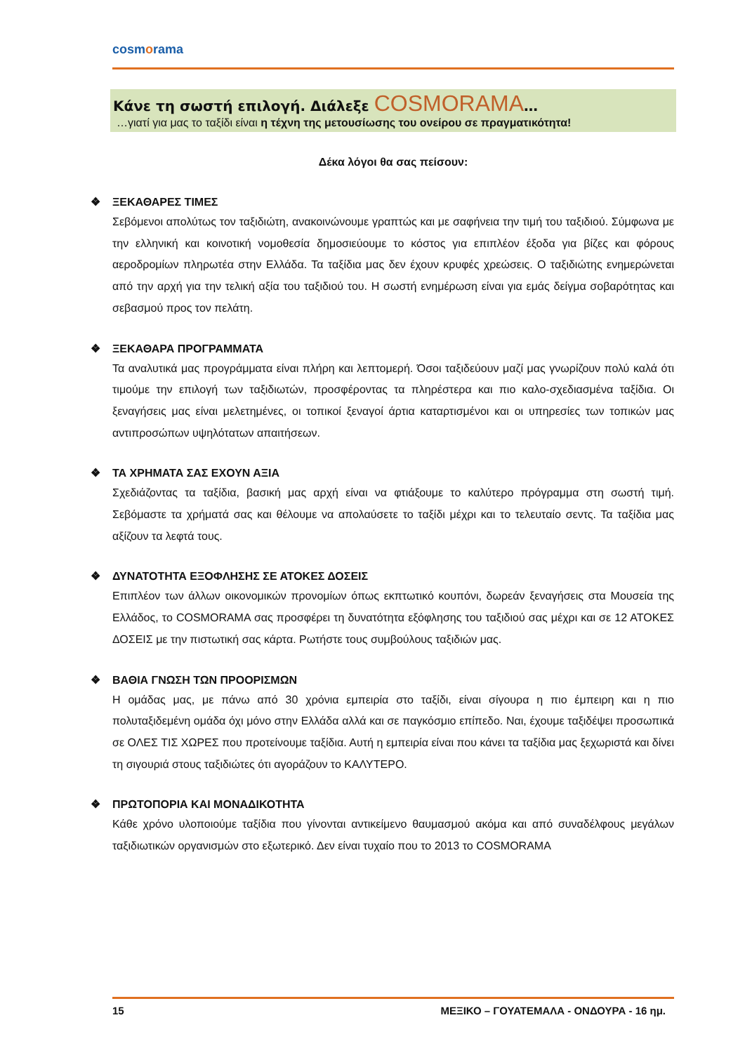cosmorama
Κάνε τη σωστή επιλογή. Διάλεξε COSMORAMA…
…γιατί για μας το ταξίδι είναι η τέχνη της μετουσίωσης του ονείρου σε πραγματικότητα!
Δέκα λόγοι θα σας πείσουν:
❖ ΞΕΚΑΘΑΡΕΣ ΤΙΜΕΣ
Σεβόμενοι απολύτως τον ταξιδιώτη, ανακοινώνουμε γραπτώς και με σαφήνεια την τιμή του ταξιδιού. Σύμφωνα με την ελληνική και κοινοτική νομοθεσία δημοσιεύουμε το κόστος για επιπλέον έξοδα για βίζες και φόρους αεροδρομίων πληρωτέα στην Ελλάδα. Τα ταξίδια μας δεν έχουν κρυφές χρεώσεις. Ο ταξιδιώτης ενημερώνεται από την αρχή για την τελική αξία του ταξιδιού του. Η σωστή ενημέρωση είναι για εμάς δείγμα σοβαρότητας και σεβασμού προς τον πελάτη.
❖ ΞΕΚΑΘΑΡΑ ΠΡΟΓΡΑΜΜΑΤΑ
Τα αναλυτικά μας προγράμματα είναι πλήρη και λεπτομερή. Όσοι ταξιδεύουν μαζί μας γνωρίζουν πολύ καλά ότι τιμούμε την επιλογή των ταξιδιωτών, προσφέροντας τα πληρέστερα και πιο καλο-σχεδιασμένα ταξίδια. Οι ξεναγήσεις μας είναι μελετημένες, οι τοπικοί ξεναγοί άρτια καταρτισμένοι και οι υπηρεσίες των τοπικών μας αντιπροσώπων υψηλότατων απαιτήσεων.
❖ ΤΑ ΧΡΗΜΑΤΑ ΣΑΣ ΕΧΟΥΝ ΑΞΙΑ
Σχεδιάζοντας τα ταξίδια, βασική μας αρχή είναι να φτιάξουμε το καλύτερο πρόγραμμα στη σωστή τιμή. Σεβόμαστε τα χρήματά σας και θέλουμε να απολαύσετε το ταξίδι μέχρι και το τελευταίο σεντς. Τα ταξίδια μας αξίζουν τα λεφτά τους.
❖ ΔΥΝΑΤΟΤΗΤΑ ΕΞΟΦΛΗΣΗΣ ΣΕ ΑΤΟΚΕΣ ΔΟΣΕΙΣ
Επιπλέον των άλλων οικονομικών προνομίων όπως εκπτωτικό κουπόνι, δωρεάν ξεναγήσεις στα Μουσεία της Ελλάδος, το COSMORAMA σας προσφέρει τη δυνατότητα εξόφλησης του ταξιδιού σας μέχρι και σε 12 ΑΤΟΚΕΣ ΔΟΣΕΙΣ με την πιστωτική σας κάρτα. Ρωτήστε τους συμβούλους ταξιδιών μας.
❖ ΒΑΘΙΑ ΓΝΩΣΗ ΤΩΝ ΠΡΟΟΡΙΣΜΩΝ
Η ομάδας μας, με πάνω από 30 χρόνια εμπειρία στο ταξίδι, είναι σίγουρα η πιο έμπειρη και η πιο πολυταξιδεμένη ομάδα όχι μόνο στην Ελλάδα αλλά και σε παγκόσμιο επίπεδο. Ναι, έχουμε ταξιδέψει προσωπικά σε ΟΛΕΣ ΤΙΣ ΧΩΡΕΣ που προτείνουμε ταξίδια. Αυτή η εμπειρία είναι που κάνει τα ταξίδια μας ξεχωριστά και δίνει τη σιγουριά στους ταξιδιώτες ότι αγοράζουν το ΚΑΛΥΤΕΡΟ.
❖ ΠΡΩΤΟΠΟΡΙΑ ΚΑΙ ΜΟΝΑΔΙΚΟΤΗΤΑ
Κάθε χρόνο υλοποιούμε ταξίδια που γίνονται αντικείμενο θαυμασμού ακόμα και από συναδέλφους μεγάλων ταξιδιωτικών οργανισμών στο εξωτερικό. Δεν είναι τυχαίο που το 2013 το COSMORAMA
15 ΜΕΞΙΚΟ – ΓΟΥΑΤΕΜΑΛΑ - ΟΝΔΟΥΡΑ - 16 ημ.